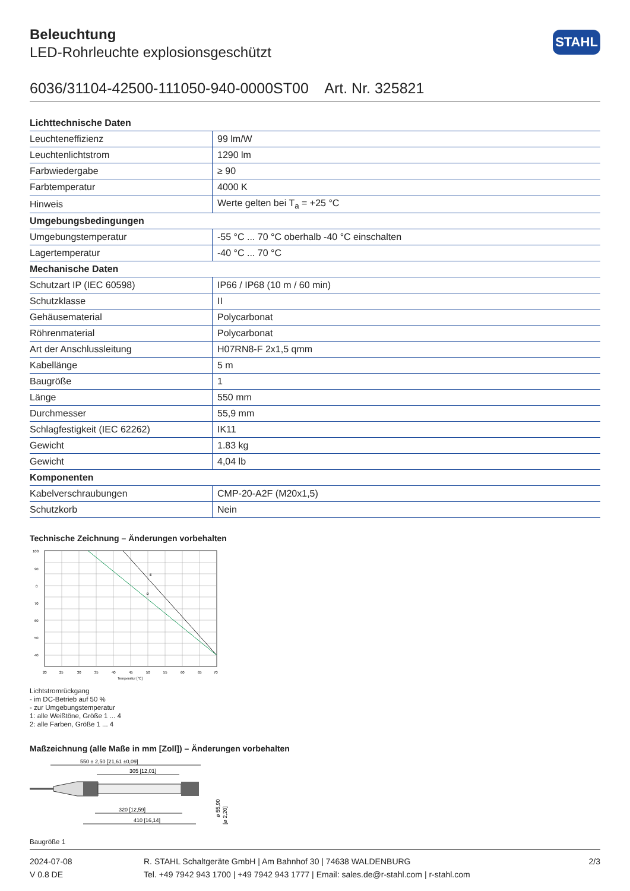STAHL
Beleuchtung
LED-Rohrleuchte explosionsgeschützt
6036/31104-42500-111050-940-0000ST00 Art. Nr. 325821
| Lichttechnische Daten | |
| --- | --- |
| Leuchteneffizienz | 99 lm/W |
| Leuchtenlichtstrom | 1290 lm |
| Farbwiedergabe | ≥ 90 |
| Farbtemperatur | 4000 K |
| Hinweis | Werte gelten bei T<sub>a</sub> = +25 °C |
| Umgebungsbedingungen | |
| Umgebungstemperatur | -55 °C ... 70 °C oberhalb -40 °C einschalten |
| Lagertemperatur | -40 °C ... 70 °C |
| Mechanische Daten | |
| Schutzart IP (IEC 60598) | IP66 / IP68 (10 m / 60 min) |
| Schutzklasse | II |
| Gehäusematerial | Polycarbonat |
| Röhrenmaterial | Polycarbonat |
| Art der Anschlussleitung | H07RN8-F 2x1,5 qmm |
| Kabellänge | 5 m |
| Baugröße | 1 |
| Länge | 550 mm |
| Durchmesser | 55,9 mm |
| Schlagfestigkeit (IEC 62262) | IK11 |
| Gewicht | 1.83 kg |
| Gewicht | 4,04 lb |
| Komponenten | |
| Kabelverschraubungen | CMP-20-A2F (M20x1,5) |
| Schutzkorb | Nein |
Technische Zeichnung – Änderungen vorbehalten
①
②
100
90
0
70
60
50
40
20
25
30
35
40
45
50
55
60
65
70
Temperatur [°C]
Lichtstromrückgang
- im DC-Betrieb auf 50 %
- zur Umgebungstemperatur
1: alle Weißtöne, Größe 1 ... 4
2: alle Farben, Größe 1 ... 4
Maßzeichnung (alle Maße in mm [Zoll]) – Änderungen vorbehalten
550 ± 2,50 [21,61 ±0,09]
305 [12,01]
320 [12,59]
410 [16,14]
ø 55,90
[ø 2,20]
Baugröße 1
2024-07-08
V 0.8 DE
R. STAHL Schaltgeräte GmbH | Am Bahnhof 30 | 74638 WALDENBURG
Tel. +49 7942 943 1700 | +49 7942 943 1777 | Email: sales.de@r-stahl.com | r-stahl.com
2/3